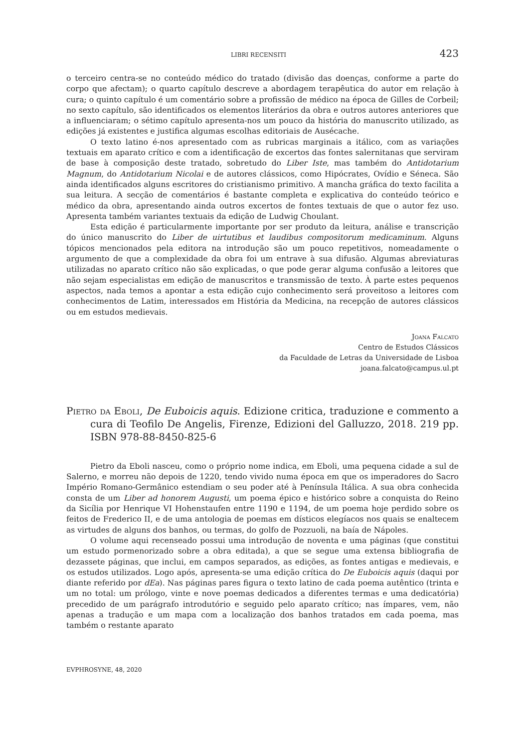LIBRI RECENSITI 423
o terceiro centra-se no conteúdo médico do tratado (divisão das doenças, conforme a parte do corpo que afectam); o quarto capítulo descreve a abordagem terapêutica do autor em relação à cura; o quinto capítulo é um comentário sobre a profissão de médico na época de Gilles de Corbeil; no sexto capítulo, são identificados os elementos literários da obra e outros autores anteriores que a influenciaram; o sétimo capítulo apresenta-nos um pouco da história do manuscrito utilizado, as edições já existentes e justifica algumas escolhas editoriais de Ausécache.
O texto latino é-nos apresentado com as rubricas marginais a itálico, com as variações textuais em aparato crítico e com a identificação de excertos das fontes salernitanas que serviram de base à composição deste tratado, sobretudo do Liber Iste, mas também do Antidotarium Magnum, do Antidotarium Nicolai e de autores clássicos, como Hipócrates, Ovídio e Séneca. São ainda identificados alguns escritores do cristianismo primitivo. A mancha gráfica do texto facilita a sua leitura. A secção de comentários é bastante completa e explicativa do conteúdo teórico e médico da obra, apresentando ainda outros excertos de fontes textuais de que o autor fez uso. Apresenta também variantes textuais da edição de Ludwig Choulant.
Esta edição é particularmente importante por ser produto da leitura, análise e transcrição do único manuscrito do Liber de uirtutibus et laudibus compositorum medicaminum. Alguns tópicos mencionados pela editora na introdução são um pouco repetitivos, nomeadamente o argumento de que a complexidade da obra foi um entrave à sua difusão. Algumas abreviaturas utilizadas no aparato crítico não são explicadas, o que pode gerar alguma confusão a leitores que não sejam especialistas em edição de manuscritos e transmissão de texto. À parte estes pequenos aspectos, nada temos a apontar a esta edição cujo conhecimento será proveitoso a leitores com conhecimentos de Latim, interessados em História da Medicina, na recepção de autores clássicos ou em estudos medievais.
Joana Falcato
Centro de Estudos Clássicos
da Faculdade de Letras da Universidade de Lisboa
joana.falcato@campus.ul.pt
Pietro da Eboli, De Euboicis aquis. Edizione critica, traduzione e commento a cura di Teofilo De Angelis, Firenze, Edizioni del Galluzzo, 2018. 219 pp. ISBN 978-88-8450-825-6
Pietro da Eboli nasceu, como o próprio nome indica, em Eboli, uma pequena cidade a sul de Salerno, e morreu não depois de 1220, tendo vivido numa época em que os imperadores do Sacro Império Romano-Germânico estendiam o seu poder até à Península Itálica. A sua obra conhecida consta de um Liber ad honorem Augusti, um poema épico e histórico sobre a conquista do Reino da Sicília por Henrique VI Hohenstaufen entre 1190 e 1194, de um poema hoje perdido sobre os feitos de Frederico II, e de uma antologia de poemas em dísticos elegíacos nos quais se enaltecem as virtudes de alguns dos banhos, ou termas, do golfo de Pozzuoli, na baía de Nápoles.
O volume aqui recenseado possui uma introdução de noventa e uma páginas (que constitui um estudo pormenorizado sobre a obra editada), a que se segue uma extensa bibliografia de dezassete páginas, que inclui, em campos separados, as edições, as fontes antigas e medievais, e os estudos utilizados. Logo após, apresenta-se uma edição crítica do De Euboicis aquis (daqui por diante referido por dEa). Nas páginas pares figura o texto latino de cada poema autêntico (trinta e um no total: um prólogo, vinte e nove poemas dedicados a diferentes termas e uma dedicatória) precedido de um parágrafo introdutório e seguido pelo aparato crítico; nas ímpares, vem, não apenas a tradução e um mapa com a localização dos banhos tratados em cada poema, mas também o restante aparato
EVPHROSYNE, 48, 2020